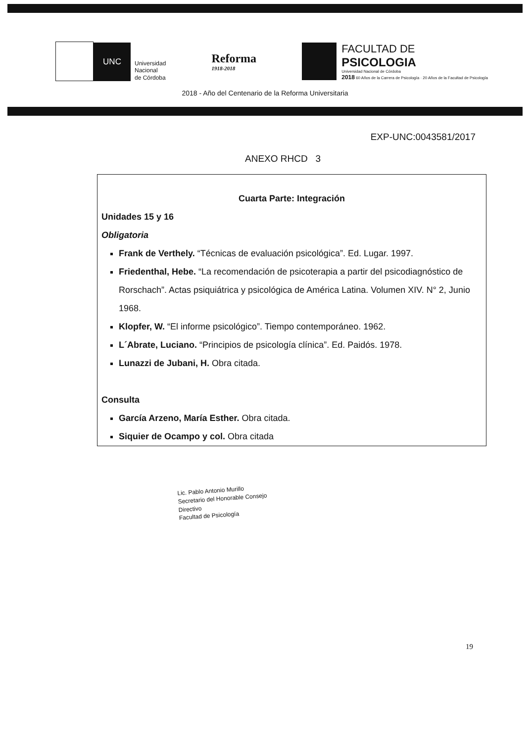UNC
Universidad
Nacional
de Córdoba
Reforma
1918-2018
FACULTAD DE
PSICOLOGIA
Universidad Nacional de Córdoba
2018 60 Años de la Carrera de Psicología · 20 Años de la Facultad de Psicología
2018 - Año del Centenario de la Reforma Universitaria
EXP-UNC:0043581/2017
ANEXO RHCD 3
Cuarta Parte: Integración
Unidades 15 y 16
Obligatoria
Frank de Verthely. “Técnicas de evaluación psicológica”. Ed. Lugar. 1997.
Friedenthal, Hebe. “La recomendación de psicoterapia a partir del psicodiagnóstico de Rorschach”. Actas psiquiátrica y psicológica de América Latina. Volumen XIV. N° 2, Junio 1968.
Klopfer, W. “El informe psicológico”. Tiempo contemporáneo. 1962.
L´Abrate, Luciano. “Principios de psicología clínica”. Ed. Paidós. 1978.
Lunazzi de Jubani, H. Obra citada.
Consulta
García Arzeno, María Esther. Obra citada.
Siquier de Ocampo y col. Obra citada
Lic. Pablo Antonio Murillo
Secretario del Honorable Consejo Directivo
Facultad de Psicología
19